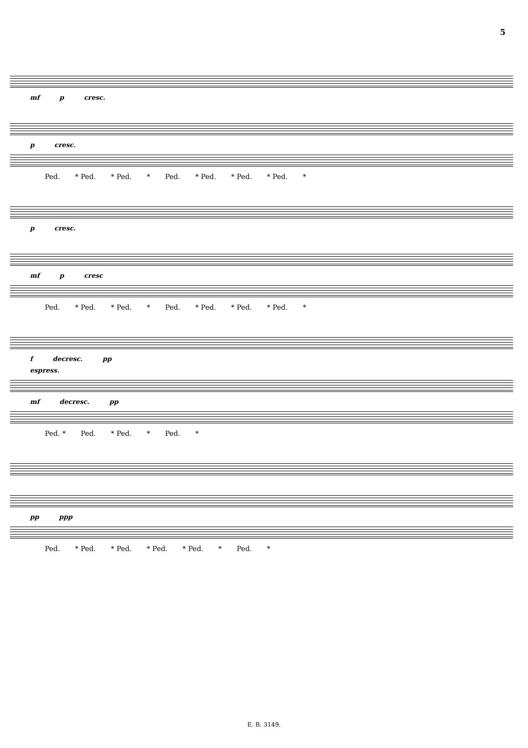5
mf p cresc.
p cresc.
Ped. * Ped. * Ped. * Ped. * Ped. * Ped. * Ped. *
p cresc.
mf p cresc
Ped. * Ped. * Ped. * Ped. * Ped. * Ped. * Ped. *
f decresc. pp
espress.
mf decresc. pp
Ped. * Ped. * Ped. * Ped. *
pp ppp
Ped. * Ped. * Ped. * Ped. * Ped. * Ped. *
E. B. 3149.